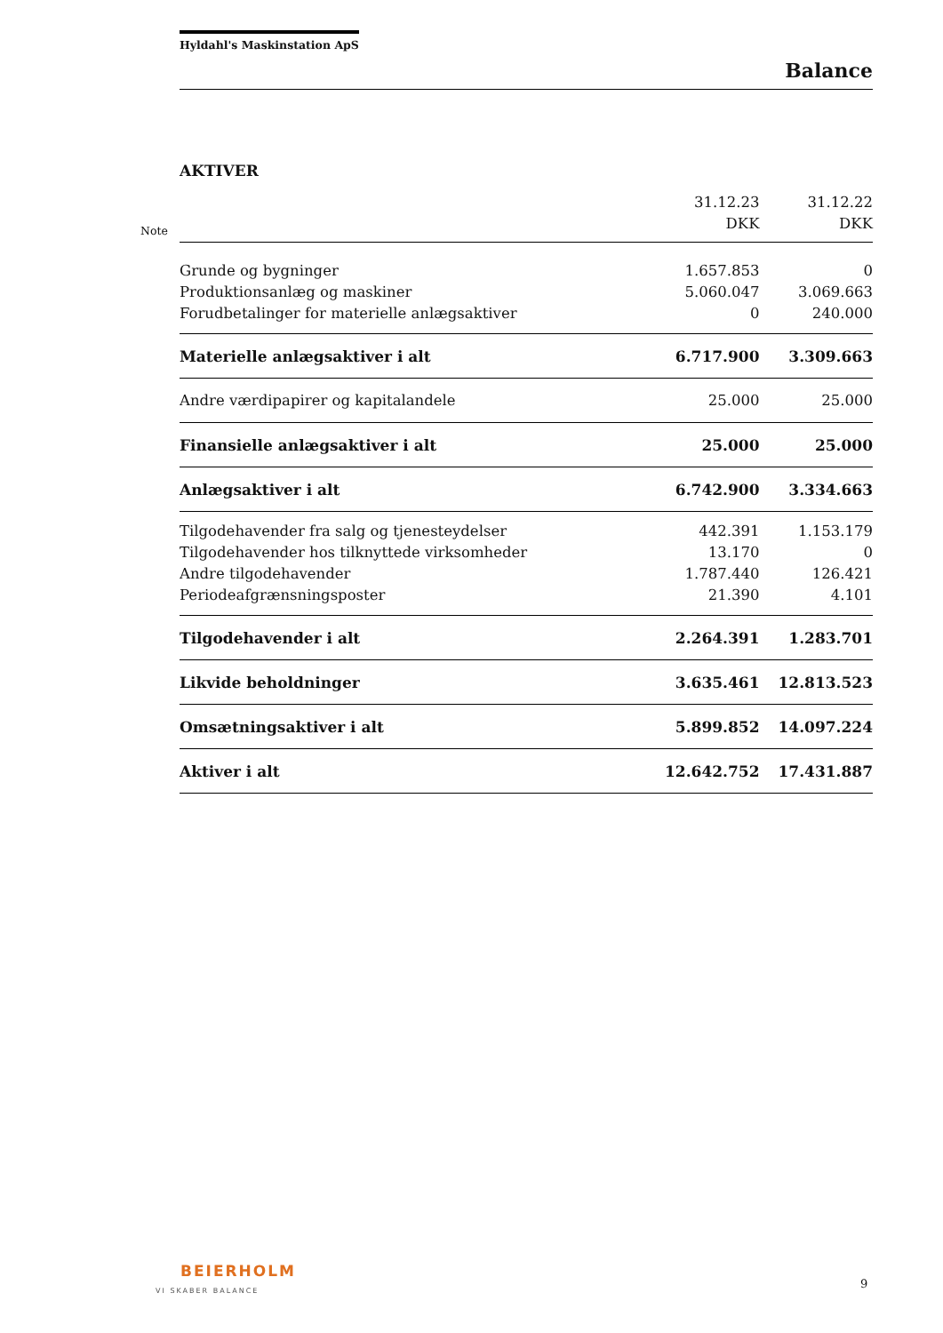Hyldahl's Maskinstation ApS
Balance
AKTIVER
Note
| | 31.12.23 DKK | 31.12.22 DKK |
| --- | --- | --- |
| Grunde og bygninger | 1.657.853 | 0 |
| Produktionsanlæg og maskiner | 5.060.047 | 3.069.663 |
| Forudbetalinger for materielle anlægsaktiver | 0 | 240.000 |
| Materielle anlægsaktiver i alt | 6.717.900 | 3.309.663 |
| Andre værdipapirer og kapitalandele | 25.000 | 25.000 |
| Finansielle anlægsaktiver i alt | 25.000 | 25.000 |
| Anlægsaktiver i alt | 6.742.900 | 3.334.663 |
| Tilgodehavender fra salg og tjenesteydelser | 442.391 | 1.153.179 |
| Tilgodehavender hos tilknyttede virksomheder | 13.170 | 0 |
| Andre tilgodehavender | 1.787.440 | 126.421 |
| Periodeafgrænsningsposter | 21.390 | 4.101 |
| Tilgodehavender i alt | 2.264.391 | 1.283.701 |
| Likvide beholdninger | 3.635.461 | 12.813.523 |
| Omsætningsaktiver i alt | 5.899.852 | 14.097.224 |
| Aktiver i alt | 12.642.752 | 17.431.887 |
BEIERHOLM
VI SKABER BALANCE
9